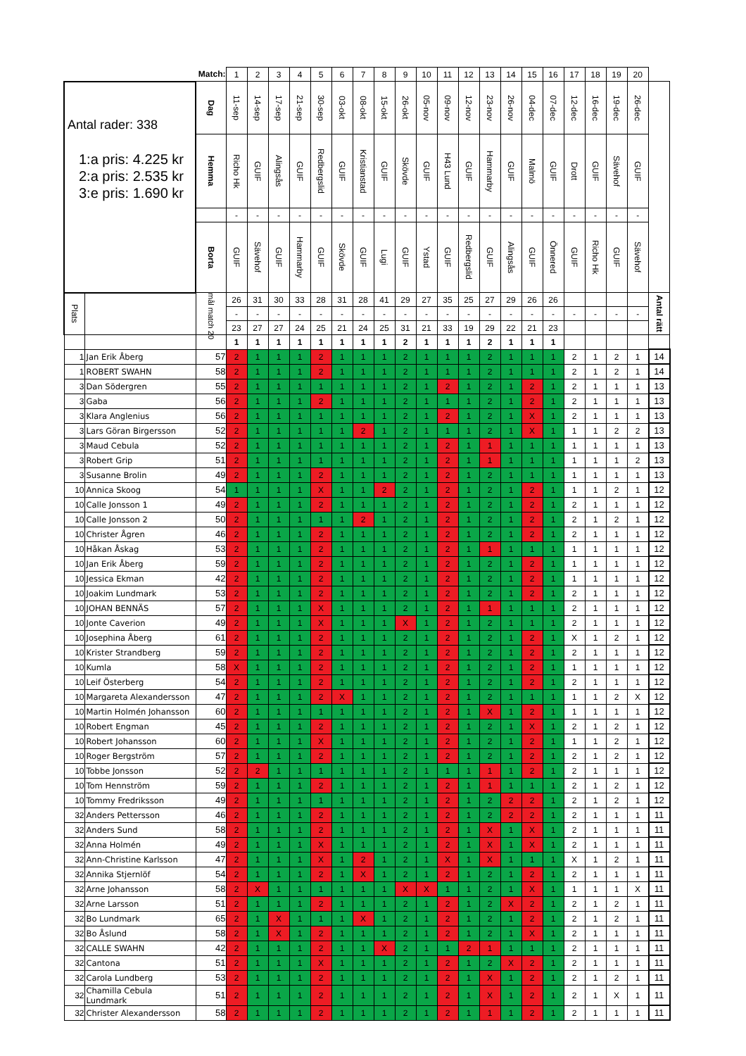| | | Match: | 1 | 2 | 3 | 4 | 5 | 6 | 7 | 8 | 9 | 10 | 11 | 12 | 13 | 14 | 15 | 16 | 17 | 18 | 19 | 20 | |
| Antal rader: 338 1:a pris: 4.225 kr 2:a pris: 2.535 kr 3:e pris: 1.690 kr | | Dag | 11-sep | 14-sep | 17-sep | 21-sep | 30-sep | 03-okt | 08-okt | 15-okt | 26-okt | 05-nov | 09-nov | 12-nov | 23-nov | 26-nov | 04-dec | 07-dec | 12-dec | 16-dec | 19-dec | 26-dec | |
| | | Hemma | Richo Hk | GUIF | Alingsås | GUIF | Redbergslid | GUIF | Kristianstad | GUIF | Skövde | GUIF | H43 Lund | GUIF | Hammarby | GUIF | Malmö | GUIF | Drott | GUIF | Sävehof | GUIF | |
| | | | - | - | - | - | - | - | - | - | - | - | - | - | - | - | - | - | - | - | - | - | |
| | | Borta | GUIF | Sävehof | GUIF | Hammarby | GUIF | Skövde | GUIF | Lugi | GUIF | Ystad | GUIF | Redbergslid | GUIF | Alingsås | GUIF | Önnered | GUIF | Richo Hk | GUIF | Sävehof | |
| Plats | | mål match 20 | 26 | 31 | 30 | 33 | 28 | 31 | 28 | 41 | 29 | 27 | 35 | 25 | 27 | 29 | 26 | 26 | | | | | Antal rätt |
| | | | - | - | - | - | - | - | - | - | - | - | - | - | - | - | - | - | - | - | - | - | |
| | | | 23 | 27 | 27 | 24 | 25 | 21 | 24 | 25 | 31 | 21 | 33 | 19 | 29 | 22 | 21 | 23 | | | | | |
| | | | 1 | 1 | 1 | 1 | 1 | 1 | 1 | 1 | 2 | 1 | 1 | 1 | 2 | 1 | 1 | 1 | | | | | |
| 1 | Jan Erik Åberg | 57 | 2 | 1 | 1 | 1 | 2 | 1 | 1 | 1 | 2 | 1 | 1 | 1 | 2 | 1 | 1 | 1 | 2 | 1 | 2 | 1 | 14 |
| 1 | ROBERT SWAHN | 58 | 2 | 1 | 1 | 1 | 2 | 1 | 1 | 1 | 2 | 1 | 1 | 1 | 2 | 1 | 1 | 1 | 2 | 1 | 2 | 1 | 14 |
| 3 | Dan Södergren | 55 | 2 | 1 | 1 | 1 | 1 | 1 | 1 | 1 | 2 | 1 | 2 | 1 | 2 | 1 | 2 | 1 | 2 | 1 | 1 | 1 | 13 |
| 3 | Gaba | 56 | 2 | 1 | 1 | 1 | 2 | 1 | 1 | 1 | 2 | 1 | 1 | 1 | 2 | 1 | 2 | 1 | 2 | 1 | 1 | 1 | 13 |
| 3 | Klara Anglenius | 56 | 2 | 1 | 1 | 1 | 1 | 1 | 1 | 1 | 2 | 1 | 2 | 1 | 2 | 1 | X | 1 | 2 | 1 | 1 | 1 | 13 |
| 3 | Lars Göran Birgersson | 52 | 2 | 1 | 1 | 1 | 1 | 1 | 2 | 1 | 2 | 1 | 1 | 1 | 2 | 1 | X | 1 | 1 | 1 | 2 | 2 | 13 |
| 3 | Maud Cebula | 52 | 2 | 1 | 1 | 1 | 1 | 1 | 1 | 1 | 2 | 1 | 2 | 1 | 1 | 1 | 1 | 1 | 1 | 1 | 1 | 1 | 13 |
| 3 | Robert Grip | 51 | 2 | 1 | 1 | 1 | 1 | 1 | 1 | 1 | 2 | 1 | 2 | 1 | 1 | 1 | 1 | 1 | 1 | 1 | 1 | 2 | 13 |
| 3 | Susanne Brolin | 49 | 2 | 1 | 1 | 1 | 2 | 1 | 1 | 1 | 2 | 1 | 2 | 1 | 2 | 1 | 1 | 1 | 1 | 1 | 1 | 1 | 13 |
| 10 | Annica Skoog | 54 | 1 | 1 | 1 | 1 | X | 1 | 1 | 2 | 2 | 1 | 2 | 1 | 2 | 1 | 2 | 1 | 1 | 1 | 2 | 1 | 12 |
| 10 | Calle Jonsson 1 | 49 | 2 | 1 | 1 | 1 | 2 | 1 | 1 | 1 | 2 | 1 | 2 | 1 | 2 | 1 | 2 | 1 | 2 | 1 | 1 | 1 | 12 |
| 10 | Calle Jonsson 2 | 50 | 2 | 1 | 1 | 1 | 1 | 1 | 2 | 1 | 2 | 1 | 2 | 1 | 2 | 1 | 2 | 1 | 2 | 1 | 2 | 1 | 12 |
| 10 | Christer Ågren | 46 | 2 | 1 | 1 | 1 | 2 | 1 | 1 | 1 | 2 | 1 | 2 | 1 | 2 | 1 | 2 | 1 | 2 | 1 | 1 | 1 | 12 |
| 10 | Håkan Åskag | 53 | 2 | 1 | 1 | 1 | 2 | 1 | 1 | 1 | 2 | 1 | 2 | 1 | 1 | 1 | 1 | 1 | 1 | 1 | 1 | 1 | 12 |
| 10 | Jan Erik Åberg | 59 | 2 | 1 | 1 | 1 | 2 | 1 | 1 | 1 | 2 | 1 | 2 | 1 | 2 | 1 | 2 | 1 | 1 | 1 | 1 | 1 | 12 |
| 10 | Jessica Ekman | 42 | 2 | 1 | 1 | 1 | 2 | 1 | 1 | 1 | 2 | 1 | 2 | 1 | 2 | 1 | 2 | 1 | 1 | 1 | 1 | 1 | 12 |
| 10 | Joakim Lundmark | 53 | 2 | 1 | 1 | 1 | 2 | 1 | 1 | 1 | 2 | 1 | 2 | 1 | 2 | 1 | 2 | 1 | 2 | 1 | 1 | 1 | 12 |
| 10 | JOHAN BENNÄS | 57 | 2 | 1 | 1 | 1 | X | 1 | 1 | 1 | 2 | 1 | 2 | 1 | 1 | 1 | 1 | 1 | 2 | 1 | 1 | 1 | 12 |
| 10 | Jonte Caverion | 49 | 2 | 1 | 1 | 1 | X | 1 | 1 | 1 | X | 1 | 2 | 1 | 2 | 1 | 1 | 1 | 2 | 1 | 1 | 1 | 12 |
| 10 | Josephina Åberg | 61 | 2 | 1 | 1 | 1 | 2 | 1 | 1 | 1 | 2 | 1 | 2 | 1 | 2 | 1 | 2 | 1 | X | 1 | 2 | 1 | 12 |
| 10 | Krister Strandberg | 59 | 2 | 1 | 1 | 1 | 2 | 1 | 1 | 1 | 2 | 1 | 2 | 1 | 2 | 1 | 2 | 1 | 2 | 1 | 1 | 1 | 12 |
| 10 | Kumla | 58 | X | 1 | 1 | 1 | 2 | 1 | 1 | 1 | 2 | 1 | 2 | 1 | 2 | 1 | 2 | 1 | 1 | 1 | 1 | 1 | 12 |
| 10 | Leif Österberg | 54 | 2 | 1 | 1 | 1 | 2 | 1 | 1 | 1 | 2 | 1 | 2 | 1 | 2 | 1 | 2 | 1 | 2 | 1 | 1 | 1 | 12 |
| 10 | Margareta Alexandersson | 47 | 2 | 1 | 1 | 1 | 2 | X | 1 | 1 | 2 | 1 | 2 | 1 | 2 | 1 | 1 | 1 | 1 | 1 | 2 | X | 12 |
| 10 | Martin Holmén Johansson | 60 | 2 | 1 | 1 | 1 | 1 | 1 | 1 | 1 | 2 | 1 | 2 | 1 | X | 1 | 2 | 1 | 1 | 1 | 1 | 1 | 12 |
| 10 | Robert Engman | 45 | 2 | 1 | 1 | 1 | 2 | 1 | 1 | 1 | 2 | 1 | 2 | 1 | 2 | 1 | X | 1 | 2 | 1 | 2 | 1 | 12 |
| 10 | Robert Johansson | 60 | 2 | 1 | 1 | 1 | X | 1 | 1 | 1 | 2 | 1 | 2 | 1 | 2 | 1 | 2 | 1 | 1 | 1 | 2 | 1 | 12 |
| 10 | Roger Bergström | 57 | 2 | 1 | 1 | 1 | 2 | 1 | 1 | 1 | 2 | 1 | 2 | 1 | 2 | 1 | 2 | 1 | 2 | 1 | 2 | 1 | 12 |
| 10 | Tobbe Jonsson | 52 | 2 | 2 | 1 | 1 | 1 | 1 | 1 | 1 | 2 | 1 | 1 | 1 | 1 | 1 | 2 | 1 | 2 | 1 | 1 | 1 | 12 |
| 10 | Tom Hennström | 59 | 2 | 1 | 1 | 1 | 2 | 1 | 1 | 1 | 2 | 1 | 2 | 1 | 1 | 1 | 1 | 1 | 2 | 1 | 2 | 1 | 12 |
| 10 | Tommy Fredriksson | 49 | 2 | 1 | 1 | 1 | 1 | 1 | 1 | 1 | 2 | 1 | 2 | 1 | 2 | 2 | 2 | 1 | 2 | 1 | 2 | 1 | 12 |
| 32 | Anders Pettersson | 46 | 2 | 1 | 1 | 1 | 2 | 1 | 1 | 1 | 2 | 1 | 2 | 1 | 2 | 2 | 2 | 1 | 2 | 1 | 1 | 1 | 11 |
| 32 | Anders Sund | 58 | 2 | 1 | 1 | 1 | 2 | 1 | 1 | 1 | 2 | 1 | 2 | 1 | X | 1 | X | 1 | 2 | 1 | 1 | 1 | 11 |
| 32 | Anna Holmén | 49 | 2 | 1 | 1 | 1 | X | 1 | 1 | 1 | 2 | 1 | 2 | 1 | X | 1 | X | 1 | 2 | 1 | 1 | 1 | 11 |
| 32 | Ann-Christine Karlsson | 47 | 2 | 1 | 1 | 1 | X | 1 | 2 | 1 | 2 | 1 | X | 1 | X | 1 | 1 | 1 | X | 1 | 2 | 1 | 11 |
| 32 | Annika Stjernlöf | 54 | 2 | 1 | 1 | 1 | 2 | 1 | X | 1 | 2 | 1 | 2 | 1 | 2 | 1 | 2 | 1 | 2 | 1 | 1 | 1 | 11 |
| 32 | Arne Johansson | 58 | 2 | X | 1 | 1 | 1 | 1 | 1 | 1 | X | X | 1 | 1 | 2 | 1 | X | 1 | 1 | 1 | 1 | X | 11 |
| 32 | Arne Larsson | 51 | 2 | 1 | 1 | 1 | 2 | 1 | 1 | 1 | 2 | 1 | 2 | 1 | 2 | X | 2 | 1 | 2 | 1 | 2 | 1 | 11 |
| 32 | Bo Lundmark | 65 | 2 | 1 | X | 1 | 1 | 1 | X | 1 | 2 | 1 | 2 | 1 | 2 | 1 | 2 | 1 | 2 | 1 | 2 | 1 | 11 |
| 32 | Bo Åslund | 58 | 2 | 1 | X | 1 | 2 | 1 | 1 | 1 | 2 | 1 | 2 | 1 | 2 | 1 | X | 1 | 2 | 1 | 1 | 1 | 11 |
| 32 | CALLE SWAHN | 42 | 2 | 1 | 1 | 1 | 2 | 1 | 1 | X | 2 | 1 | 1 | 2 | 1 | 1 | 1 | 1 | 2 | 1 | 1 | 1 | 11 |
| 32 | Cantona | 51 | 2 | 1 | 1 | 1 | X | 1 | 1 | 1 | 2 | 1 | 2 | 1 | 2 | X | 2 | 1 | 2 | 1 | 1 | 1 | 11 |
| 32 | Carola Lundberg | 53 | 2 | 1 | 1 | 1 | 2 | 1 | 1 | 1 | 2 | 1 | 2 | 1 | X | 1 | 2 | 1 | 2 | 1 | 2 | 1 | 11 |
| 32 | Chamilla Cebula Lundmark | 51 | 2 | 1 | 1 | 1 | 2 | 1 | 1 | 1 | 2 | 1 | 2 | 1 | X | 1 | 2 | 1 | 2 | 1 | X | 1 | 11 |
| 32 | Christer Alexandersson | 58 | 2 | 1 | 1 | 1 | 2 | 1 | 1 | 1 | 2 | 1 | 2 | 1 | 1 | 1 | 2 | 1 | 2 | 1 | 1 | 1 | 11 |